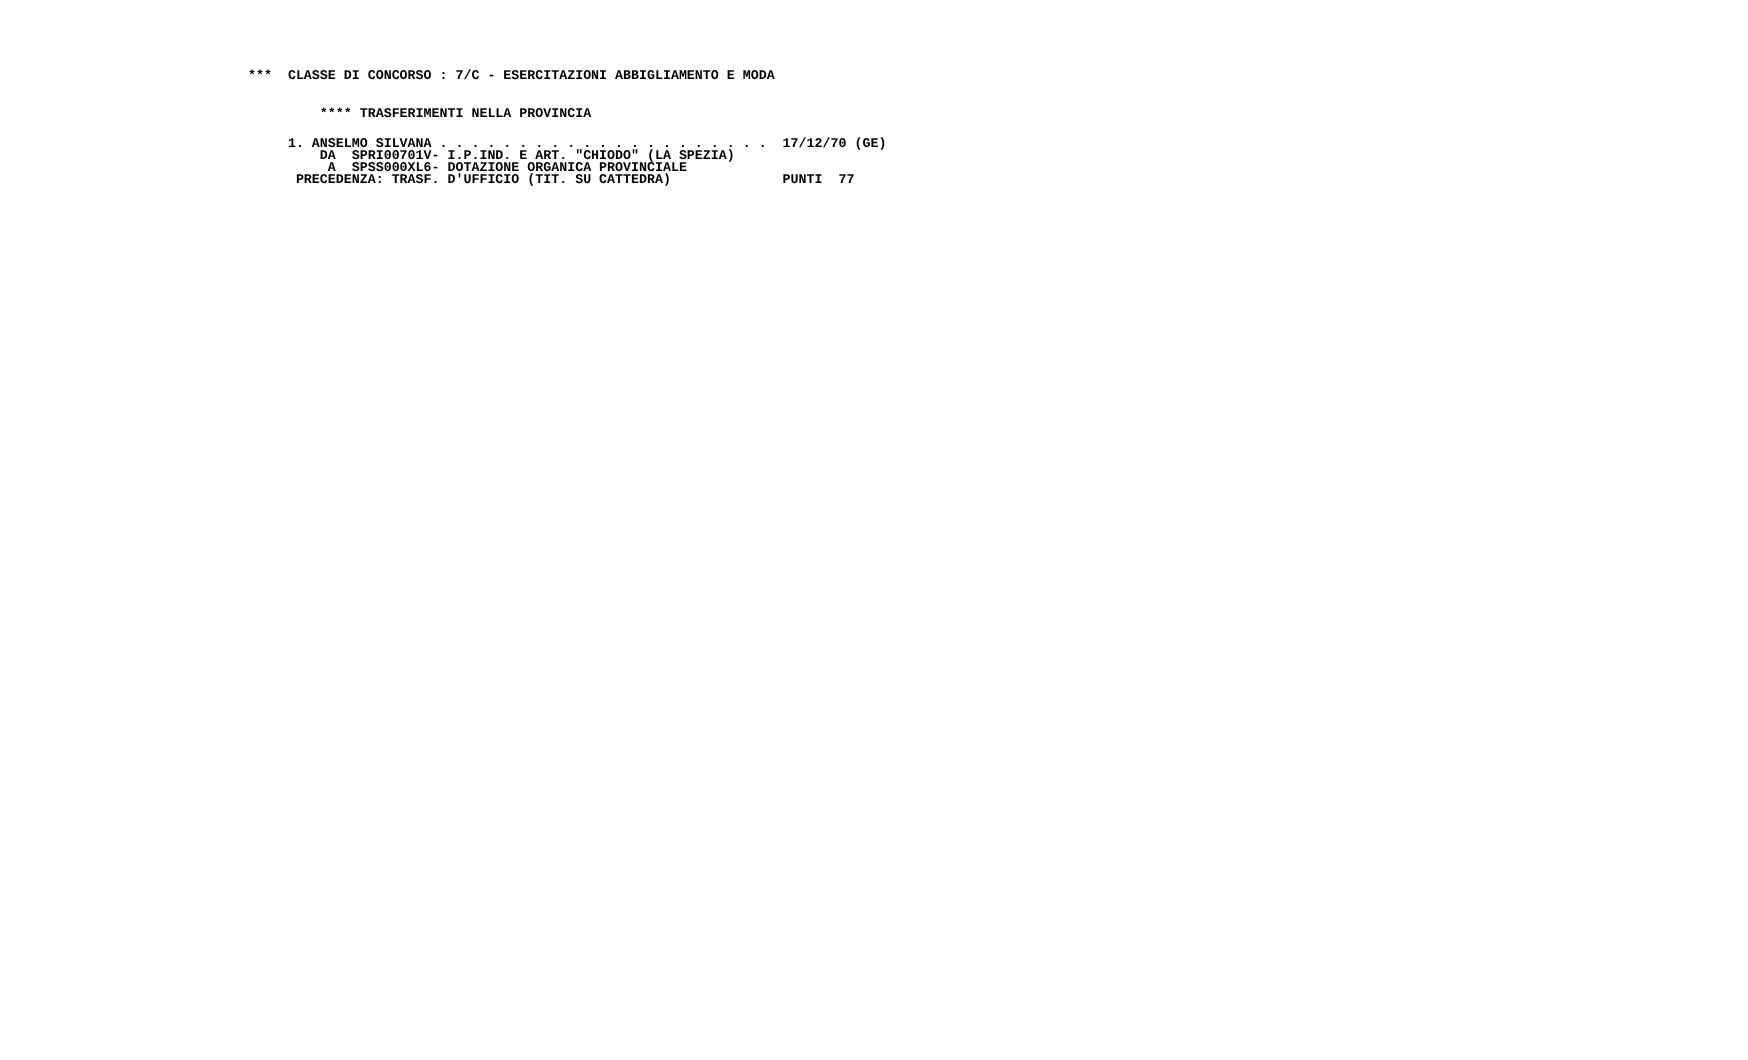***  CLASSE DI CONCORSO : 7/C - ESERCITAZIONI ABBIGLIAMENTO E MODA
         **** TRASFERIMENTI NELLA PROVINCIA
     1. ANSELMO SILVANA . . . . . . . . . . . . . . . . . . . . .  17/12/70 (GE)
         DA  SPRI00701V- I.P.IND. E ART. "CHIODO" (LA SPEZIA)
          A  SPSS000XL6- DOTAZIONE ORGANICA PROVINCIALE
      PRECEDENZA: TRASF. D'UFFICIO (TIT. SU CATTEDRA)              PUNTI  77